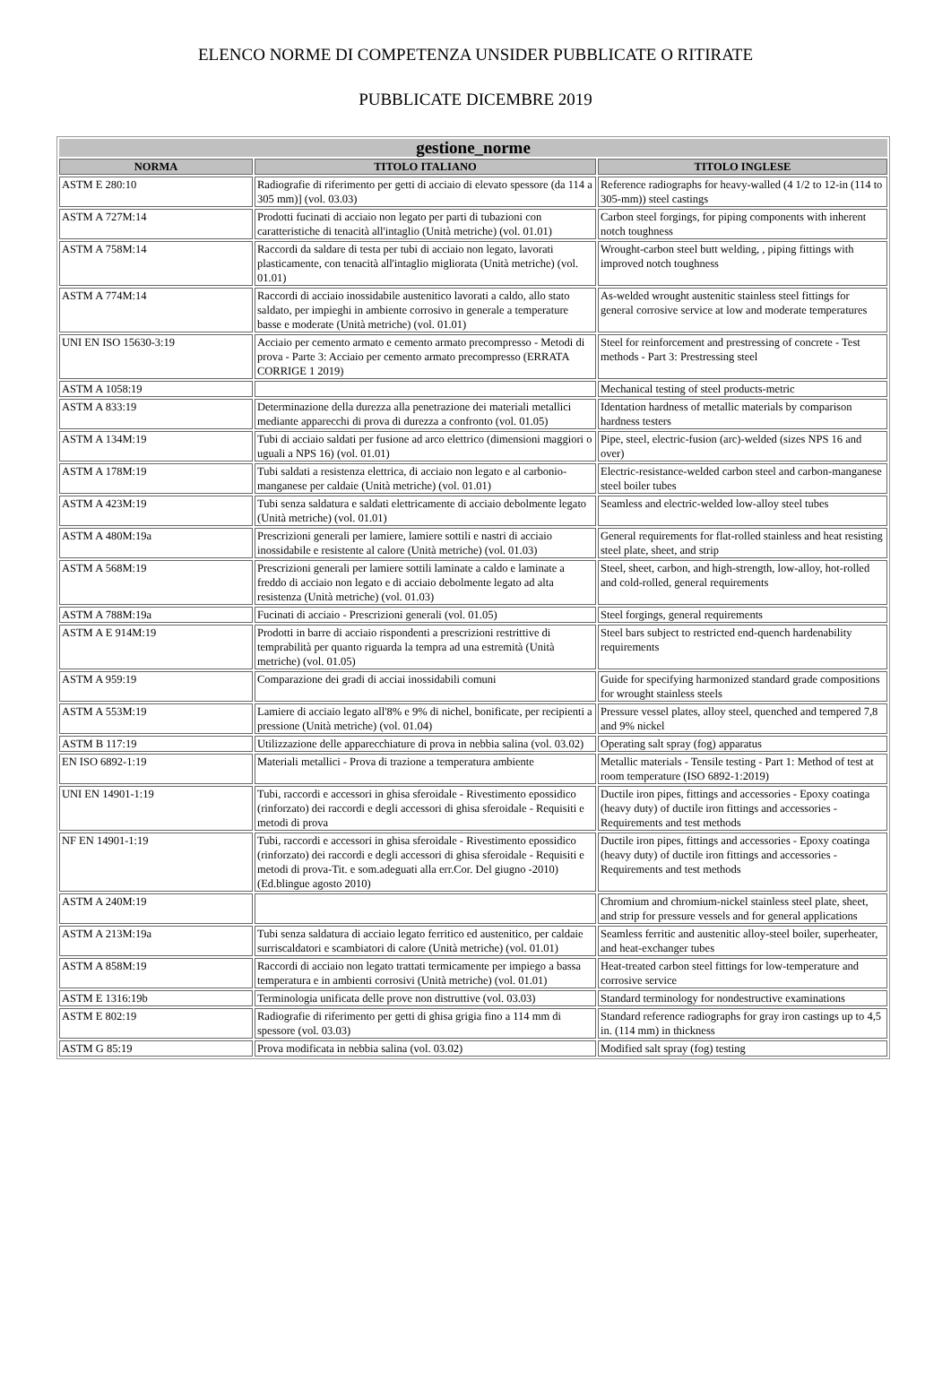ELENCO NORME DI COMPETENZA UNSIDER PUBBLICATE O RITIRATE
PUBBLICATE DICEMBRE 2019
| gestione_norme | | |
| --- | --- | --- |
| NORMA | TITOLO ITALIANO | TITOLO INGLESE |
| ASTM E 280:10 | Radiografie di riferimento per getti di acciaio di elevato spessore (da 114 a 305 mm)] (vol. 03.03) | Reference radiographs for heavy-walled (4 1/2 to 12-in (114 to 305-mm)) steel castings |
| ASTM A 727M:14 | Prodotti fucinati di acciaio non legato per parti di tubazioni con caratteristiche di tenacità all'intaglio (Unità metriche) (vol. 01.01) | Carbon steel forgings, for piping components with inherent notch toughness |
| ASTM A 758M:14 | Raccordi da saldare di testa per tubi di acciaio non legato, lavorati plasticamente, con tenacità all'intaglio migliorata (Unità metriche) (vol. 01.01) | Wrought-carbon steel butt welding, , piping fittings with improved notch toughness |
| ASTM A 774M:14 | Raccordi di acciaio inossidabile austenitico lavorati a caldo, allo stato saldato, per impieghi in ambiente corrosivo in generale a temperature basse e moderate (Unità metriche) (vol. 01.01) | As-welded wrought austenitic stainless steel fittings for general corrosive service at low and moderate temperatures |
| UNI EN ISO 15630-3:19 | Acciaio per cemento armato e cemento armato precompresso - Metodi di prova - Parte 3: Acciaio per cemento armato precompresso (ERRATA CORRIGE 1 2019) | Steel for reinforcement and prestressing of concrete - Test methods - Part 3: Prestressing steel |
| ASTM A 1058:19 | | Mechanical testing of steel products-metric |
| ASTM A 833:19 | Determinazione della durezza alla penetrazione dei materiali metallici mediante apparecchi di prova di durezza a confronto (vol. 01.05) | Identation hardness of metallic materials by comparison hardness testers |
| ASTM A 134M:19 | Tubi di acciaio saldati per fusione ad arco elettrico (dimensioni maggiori o uguali a NPS 16) (vol. 01.01) | Pipe, steel, electric-fusion (arc)-welded (sizes NPS 16 and over) |
| ASTM A 178M:19 | Tubi saldati a resistenza elettrica, di acciaio non legato e al carbonio-manganese per caldaie (Unità metriche) (vol. 01.01) | Electric-resistance-welded carbon steel and carbon-manganese steel boiler tubes |
| ASTM A 423M:19 | Tubi senza saldatura e saldati elettricamente di acciaio debolmente legato (Unità metriche) (vol. 01.01) | Seamless and electric-welded low-alloy steel tubes |
| ASTM A 480M:19a | Prescrizioni generali per lamiere, lamiere sottili e nastri di acciaio inossidabile e resistente al calore (Unità metriche) (vol. 01.03) | General requirements for flat-rolled stainless and heat resisting steel plate, sheet, and strip |
| ASTM A 568M:19 | Prescrizioni generali per lamiere sottili laminate a caldo e laminate a freddo di acciaio non legato e di acciaio debolmente legato ad alta resistenza (Unità metriche) (vol. 01.03) | Steel, sheet, carbon, and high-strength, low-alloy, hot-rolled and cold-rolled, general requirements |
| ASTM A 788M:19a | Fucinati di acciaio - Prescrizioni generali (vol. 01.05) | Steel forgings, general requirements |
| ASTM A E 914M:19 | Prodotti in barre di acciaio rispondenti a prescrizioni restrittive di temprabilità per quanto riguarda la tempra ad una estremità (Unità metriche) (vol. 01.05) | Steel bars subject to restricted end-quench hardenability requirements |
| ASTM A 959:19 | Comparazione dei gradi di acciai inossidabili comuni | Guide for specifying harmonized standard grade compositions for wrought stainless steels |
| ASTM A 553M:19 | Lamiere di acciaio legato all'8% e 9% di nichel, bonificate, per recipienti a pressione (Unità metriche) (vol. 01.04) | Pressure vessel plates, alloy steel, quenched and tempered 7,8 and 9% nickel |
| ASTM B 117:19 | Utilizzazione delle apparecchiature di prova in nebbia salina (vol. 03.02) | Operating salt spray (fog) apparatus |
| EN ISO 6892-1:19 | Materiali metallici - Prova di trazione a temperatura ambiente | Metallic materials - Tensile testing - Part 1: Method of test at room temperature (ISO 6892-1:2019) |
| UNI EN 14901-1:19 | Tubi, raccordi e accessori in ghisa sferoidale - Rivestimento epossidico (rinforzato) dei raccordi e degli accessori di ghisa sferoidale - Requisiti e metodi di prova | Ductile iron pipes, fittings and accessories - Epoxy coatinga (heavy duty) of ductile iron fittings and accessories - Requirements and test methods |
| NF EN 14901-1:19 | Tubi, raccordi e accessori in ghisa sferoidale - Rivestimento epossidico (rinforzato) dei raccordi e degli accessori di ghisa sferoidale - Requisiti e metodi di prova-Tit. e som.adeguati alla err.Cor. Del giugno -2010) (Ed.blingue agosto 2010) | Ductile iron pipes, fittings and accessories - Epoxy coatinga (heavy duty) of ductile iron fittings and accessories - Requirements and test methods |
| ASTM A 240M:19 | | Chromium and chromium-nickel stainless steel plate, sheet, and strip for pressure vessels and for general applications |
| ASTM A 213M:19a | Tubi senza saldatura di acciaio legato ferritico ed austenitico, per caldaie surriscaldatori e scambiatori di calore (Unità metriche) (vol. 01.01) | Seamless ferritic and austenitic alloy-steel boiler, superheater, and heat-exchanger tubes |
| ASTM A 858M:19 | Raccordi di acciaio non legato trattati termicamente per impiego a bassa temperatura e in ambienti corrosivi (Unità metriche) (vol. 01.01) | Heat-treated carbon steel fittings for low-temperature and corrosive service |
| ASTM E 1316:19b | Terminologia unificata delle prove non distruttive (vol. 03.03) | Standard terminology for nondestructive examinations |
| ASTM E 802:19 | Radiografie di riferimento per getti di ghisa grigia fino a 114 mm di spessore (vol. 03.03) | Standard reference radiographs for gray iron castings up to 4,5 in. (114 mm) in thickness |
| ASTM G 85:19 | Prova modificata in nebbia salina (vol. 03.02) | Modified salt spray (fog) testing |